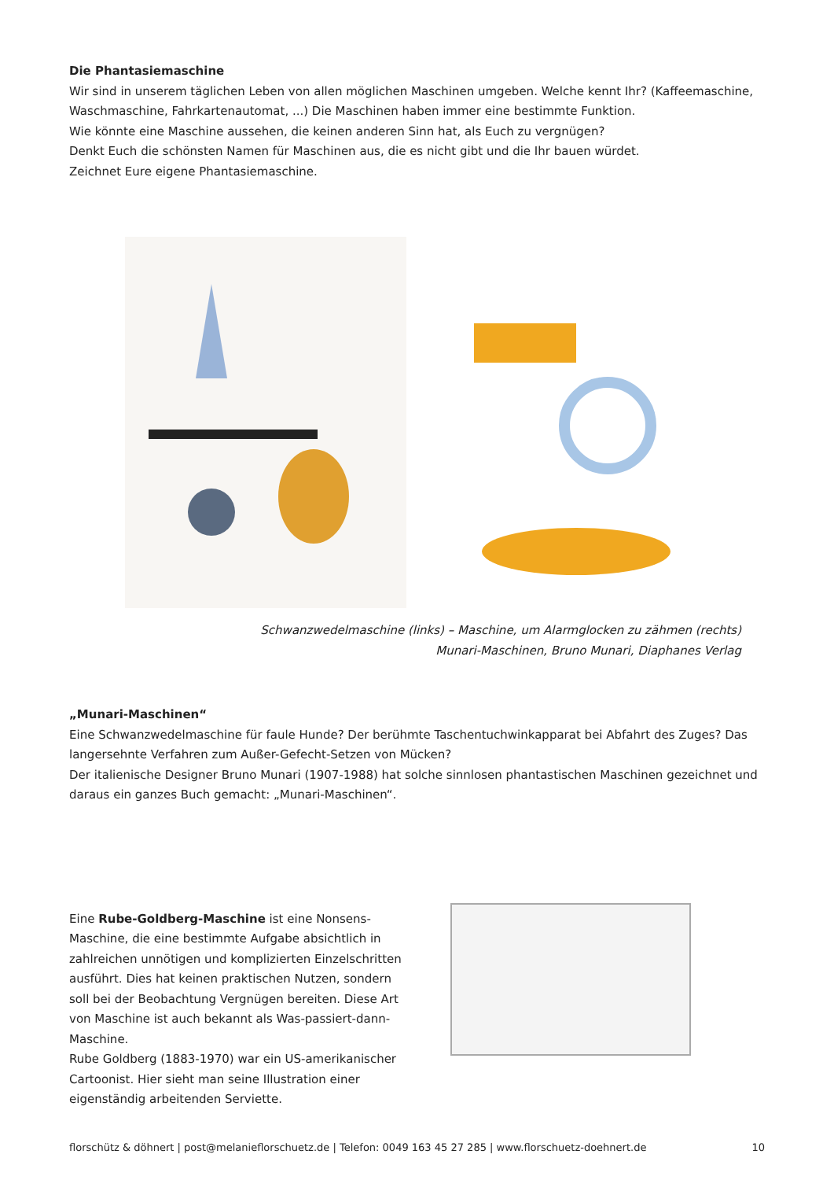Die Phantasiemaschine
Wir sind in unserem täglichen Leben von allen möglichen Maschinen umgeben. Welche kennt Ihr? (Kaffeemaschine, Waschmaschine, Fahrkartenautomat, ...) Die Maschinen haben immer eine bestimmte Funktion.
Wie könnte eine Maschine aussehen, die keinen anderen Sinn hat, als Euch zu vergnügen?
Denkt Euch die schönsten Namen für Maschinen aus, die es nicht gibt und die Ihr bauen würdet.
Zeichnet Eure eigene Phantasiemaschine.
Schwanzwedelmaschine (links) – Maschine, um Alarmglocken zu zähmen (rechts)
Munari-Maschinen, Bruno Munari, Diaphanes Verlag
„Munari-Maschinen“
Eine Schwanzwedelmaschine für faule Hunde? Der berühmte Taschentuchwinkapparat bei Abfahrt des Zuges? Das langersehnte Verfahren zum Außer-Gefecht-Setzen von Mücken?
Der italienische Designer Bruno Munari (1907-1988) hat solche sinnlosen phantastischen Maschinen gezeichnet und daraus ein ganzes Buch gemacht: „Munari-Maschinen“.
Eine Rube-Goldberg-Maschine ist eine Nonsens-Maschine, die eine bestimmte Aufgabe absichtlich in zahlreichen unnötigen und komplizierten Einzelschritten ausführt. Dies hat keinen praktischen Nutzen, sondern soll bei der Beobachtung Vergnügen bereiten. Diese Art von Maschine ist auch bekannt als Was-passiert-dann-Maschine.
Rube Goldberg (1883-1970) war ein US-amerikanischer Cartoonist. Hier sieht man seine Illustration einer eigenständig arbeitenden Serviette.
florschütz & döhnert | post@melanieflorschuetz.de | Telefon: 0049 163 45 27 285 | www.florschuetz-doehnert.de 10